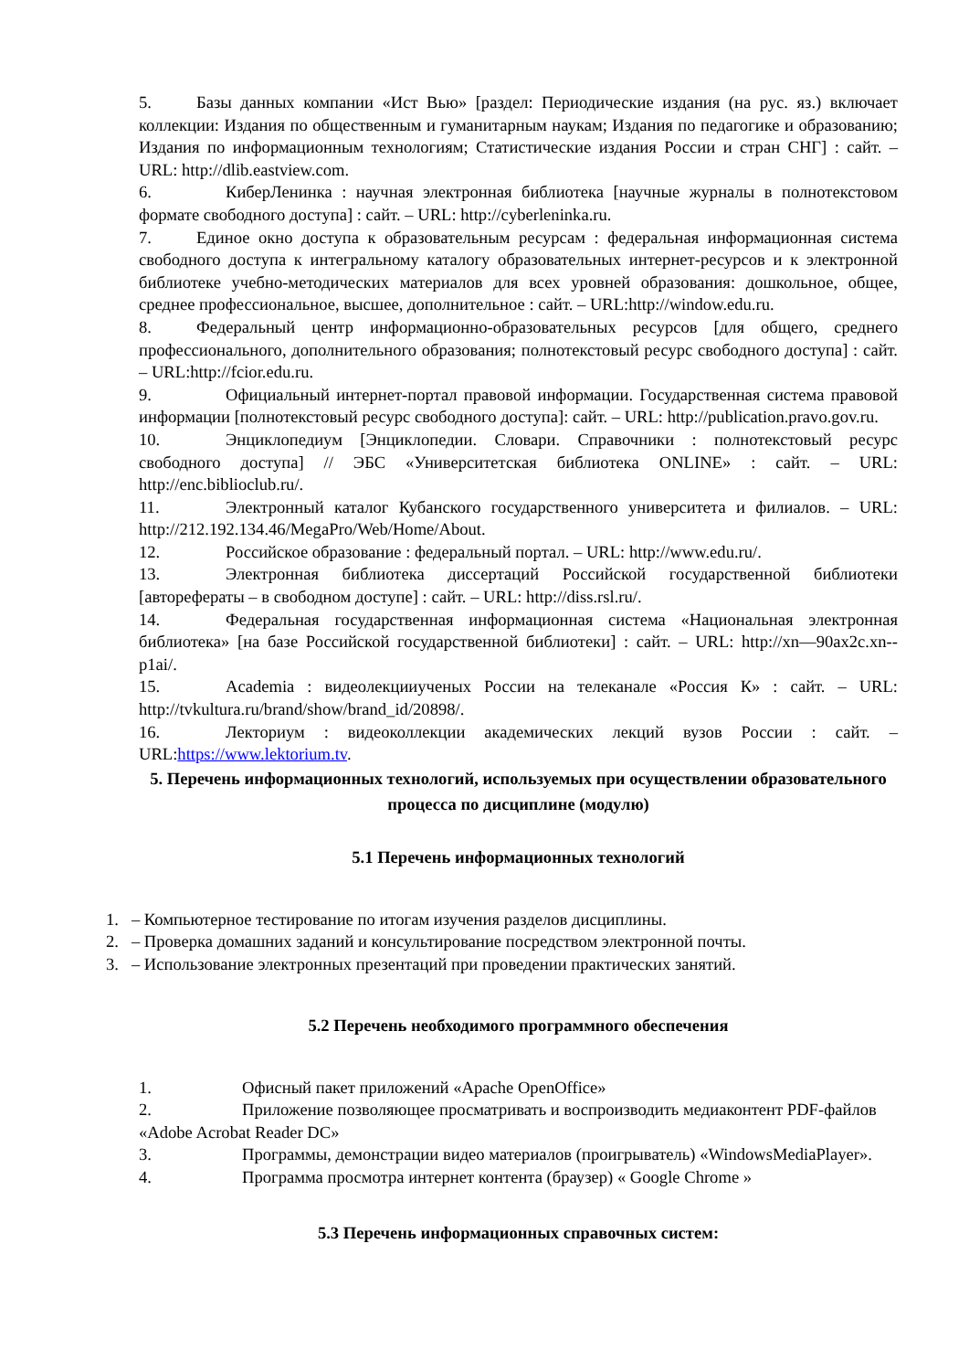5. Базы данных компании «Ист Вью» [раздел: Периодические издания (на рус. яз.) включает коллекции: Издания по общественным и гуманитарным наукам; Издания по педагогике и образованию; Издания по информационным технологиям; Статистические издания России и стран СНГ] : сайт. – URL: http://dlib.eastview.com.
6. КиберЛенинка : научная электронная библиотека [научные журналы в полнотекстовом формате свободного доступа] : сайт. – URL: http://cyberleninka.ru.
7. Единое окно доступа к образовательным ресурсам : федеральная информационная система свободного доступа к интегральному каталогу образовательных интернет-ресурсов и к электронной библиотеке учебно-методических материалов для всех уровней образования: дошкольное, общее, среднее профессиональное, высшее, дополнительное : сайт. – URL:http://window.edu.ru.
8. Федеральный центр информационно-образовательных ресурсов [для общего, среднего профессионального, дополнительного образования; полнотекстовый ресурс свободного доступа] : сайт. – URL:http://fcior.edu.ru.
9. Официальный интернет-портал правовой информации. Государственная система правовой информации [полнотекстовый ресурс свободного доступа]: сайт. – URL: http://publication.pravo.gov.ru.
10. Энциклопедиум [Энциклопедии. Словари. Справочники : полнотекстовый ресурс свободного доступа] // ЭБС «Университетская библиотека ONLINE» : сайт. – URL: http://enc.biblioclub.ru/.
11. Электронный каталог Кубанского государственного университета и филиалов. – URL: http://212.192.134.46/MegaPro/Web/Home/About.
12. Российское образование : федеральный портал. – URL: http://www.edu.ru/.
13. Электронная библиотека диссертаций Российской государственной библиотеки [авторефераты – в свободном доступе] : сайт. – URL: http://diss.rsl.ru/.
14. Федеральная государственная информационная система «Национальная электронная библиотека» [на базе Российской государственной библиотеки] : сайт. – URL: http://xn—90ax2c.xn--p1ai/.
15. Academia : видеолекцииученых России на телеканале «Россия К» : сайт. – URL: http://tvkultura.ru/brand/show/brand_id/20898/.
16. Лекториум : видеоколлекции академических лекций вузов России : сайт. – URL:https://www.lektorium.tv.
5. Перечень информационных технологий, используемых при осуществлении образовательного процесса по дисциплине (модулю)
5.1 Перечень информационных технологий
1. – Компьютерное тестирование по итогам изучения разделов дисциплины.
2. – Проверка домашних заданий и консультирование посредством электронной почты.
3. – Использование электронных презентаций при проведении практических занятий.
5.2 Перечень необходимого программного обеспечения
1. Офисный пакет приложений «Apache OpenOffice»
2. Приложение позволяющее просматривать и воспроизводить медиаконтент PDF-файлов «Adobe Acrobat Reader DC»
3. Программы, демонстрации видео материалов (проигрыватель) «WindowsMediaPlayer».
4. Программа просмотра интернет контента (браузер) « Google Chrome »
5.3 Перечень информационных справочных систем: